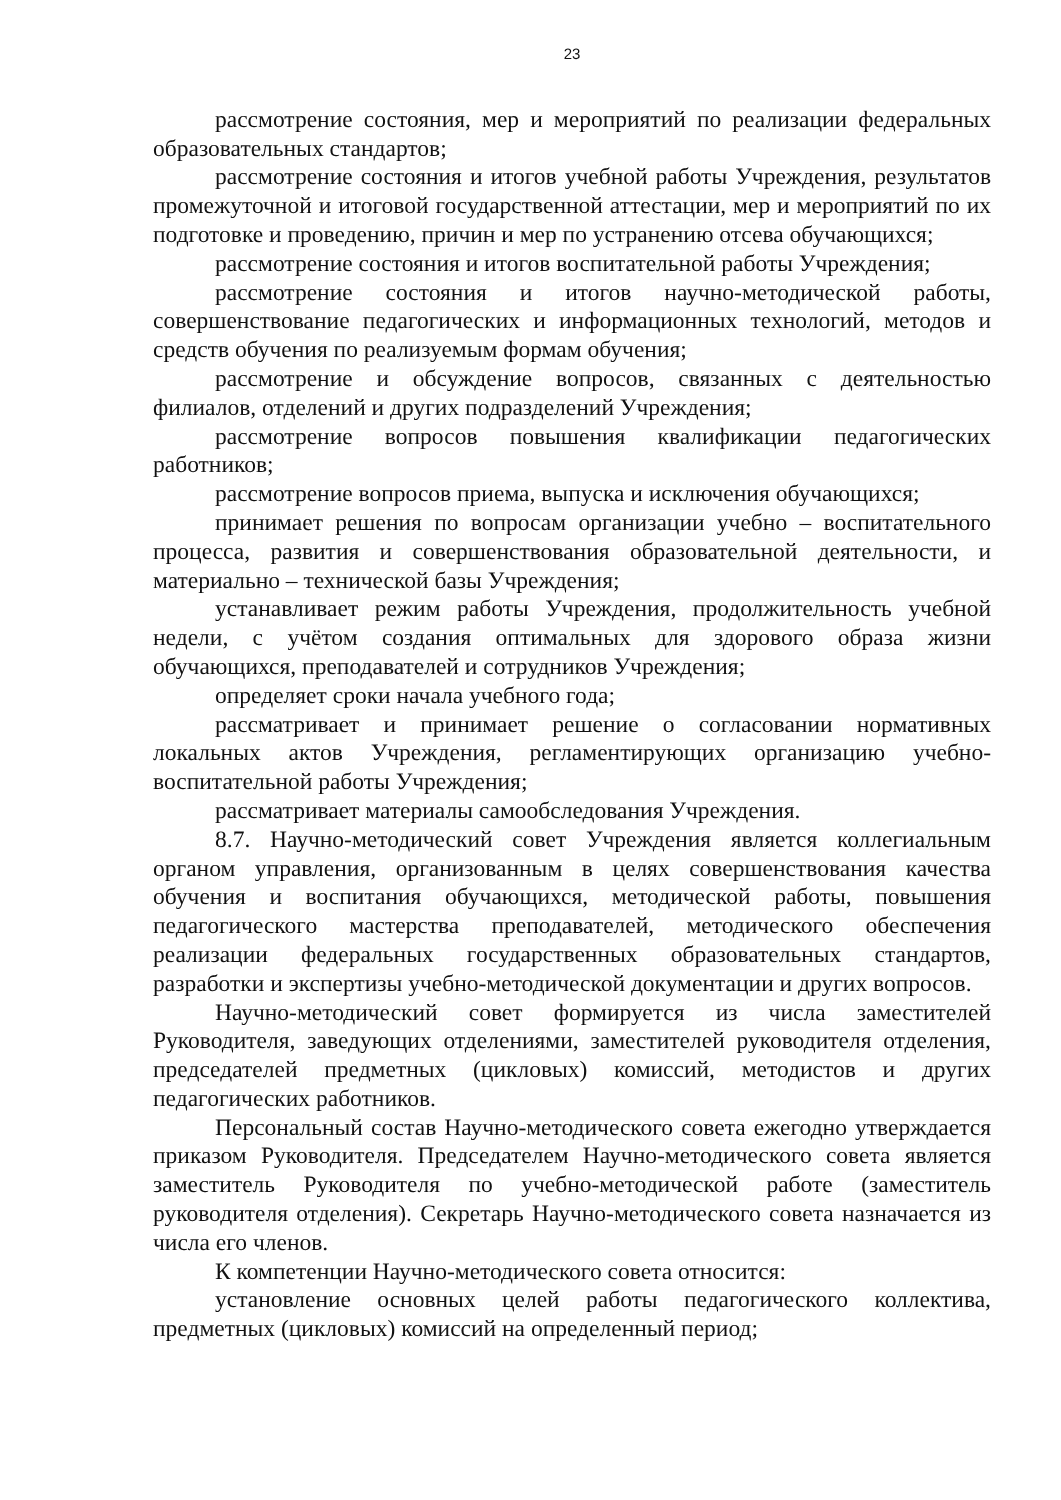23
рассмотрение состояния, мер и мероприятий по реализации федеральных образовательных стандартов;
рассмотрение состояния и итогов учебной работы Учреждения, результатов промежуточной и итоговой государственной аттестации, мер и мероприятий по их подготовке и проведению, причин и мер по устранению отсева обучающихся;
рассмотрение состояния и итогов воспитательной работы Учреждения;
рассмотрение состояния и итогов научно-методической работы, совершенствование педагогических и информационных технологий, методов и средств обучения по реализуемым формам обучения;
рассмотрение и обсуждение вопросов, связанных с деятельностью филиалов, отделений и других подразделений Учреждения;
рассмотрение вопросов повышения квалификации педагогических работников;
рассмотрение вопросов приема, выпуска и исключения обучающихся;
принимает решения по вопросам организации учебно – воспитательного процесса, развития и совершенствования образовательной деятельности, и материально – технической базы Учреждения;
устанавливает режим работы Учреждения, продолжительность учебной недели, с учётом создания оптимальных для здорового образа жизни обучающихся, преподавателей и сотрудников Учреждения;
определяет сроки начала учебного года;
рассматривает и принимает решение о согласовании нормативных локальных актов Учреждения, регламентирующих организацию учебно-воспитательной работы Учреждения;
рассматривает материалы самообследования Учреждения.
8.7. Научно-методический совет Учреждения является коллегиальным органом управления, организованным в целях совершенствования качества обучения и воспитания обучающихся, методической работы, повышения педагогического мастерства преподавателей, методического обеспечения реализации федеральных государственных образовательных стандартов, разработки и экспертизы учебно-методической документации и других вопросов.
Научно-методический совет формируется из числа заместителей Руководителя, заведующих отделениями, заместителей руководителя отделения, председателей предметных (цикловых) комиссий, методистов и других педагогических работников.
Персональный состав Научно-методического совета ежегодно утверждается приказом Руководителя. Председателем Научно-методического совета является заместитель Руководителя по учебно-методической работе (заместитель руководителя отделения). Секретарь Научно-методического совета назначается из числа его членов.
К компетенции Научно-методического совета относится:
установление основных целей работы педагогического коллектива, предметных (цикловых) комиссий на определенный период;